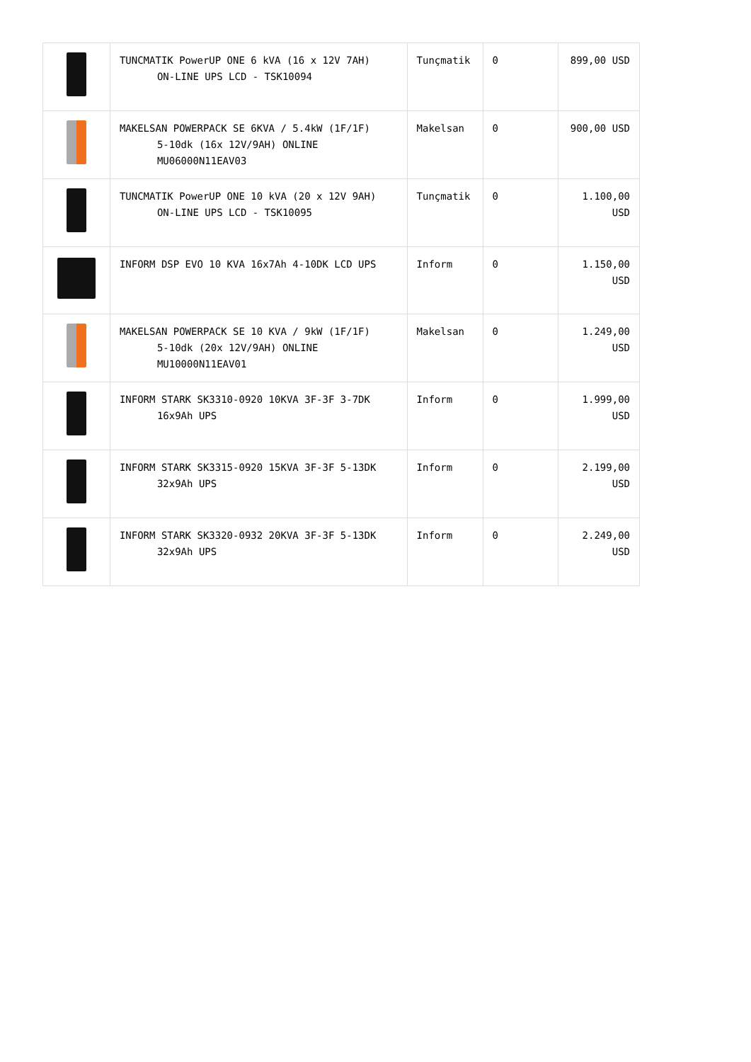| | TUNCMATIK PowerUP ONE 6 kVA (16 x 12V 7AH) ON-LINE UPS LCD - TSK10094 | Tunçmatik | 0 | 899,00 USD |
| | MAKELSAN POWERPACK SE 6KVA / 5.4kW (1F/1F) 5-10dk (16x 12V/9AH) ONLINE MU06000N11EAV03 | Makelsan | 0 | 900,00 USD |
| | TUNCMATIK PowerUP ONE 10 kVA (20 x 12V 9AH) ON-LINE UPS LCD - TSK10095 | Tunçmatik | 0 | 1.100,00 USD |
| | INFORM DSP EVO 10 KVA 16x7Ah 4-10DK LCD UPS | Inform | 0 | 1.150,00 USD |
| | MAKELSAN POWERPACK SE 10 KVA / 9kW (1F/1F) 5-10dk (20x 12V/9AH) ONLINE MU10000N11EAV01 | Makelsan | 0 | 1.249,00 USD |
| | INFORM STARK SK3310-0920 10KVA 3F-3F 3-7DK 16x9Ah UPS | Inform | 0 | 1.999,00 USD |
| | INFORM STARK SK3315-0920 15KVA 3F-3F 5-13DK 32x9Ah UPS | Inform | 0 | 2.199,00 USD |
| | INFORM STARK SK3320-0932 20KVA 3F-3F 5-13DK 32x9Ah UPS | Inform | 0 | 2.249,00 USD |